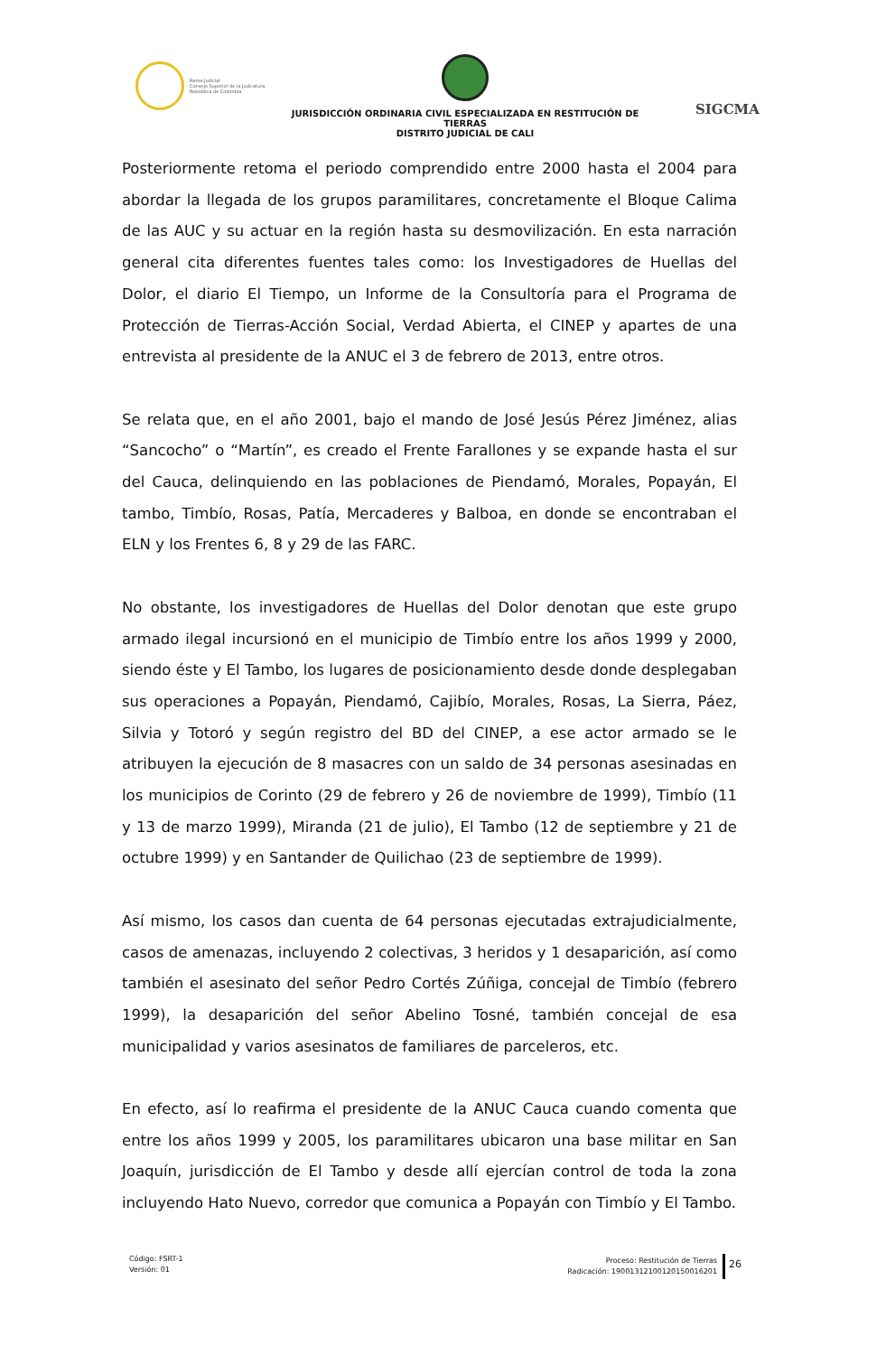Rama Judicial
Consejo Superior de la Judicatura
República de Colombia
JURISDICCIÓN ORDINARIA CIVIL ESPECIALIZADA EN RESTITUCIÓN DE TIERRAS
DISTRITO JUDICIAL DE CALI
SIGCMA
Posteriormente retoma el periodo comprendido entre 2000 hasta el 2004 para abordar la llegada de los grupos paramilitares, concretamente el Bloque Calima de las AUC y su actuar en la región hasta su desmovilización. En esta narración general cita diferentes fuentes tales como: los Investigadores de Huellas del Dolor, el diario El Tiempo, un Informe de la Consultoría para el Programa de Protección de Tierras-Acción Social, Verdad Abierta, el CINEP y apartes de una entrevista al presidente de la ANUC el 3 de febrero de 2013, entre otros.
Se relata que, en el año 2001, bajo el mando de José Jesús Pérez Jiménez, alias “Sancocho” o “Martín”, es creado el Frente Farallones y se expande hasta el sur del Cauca, delinquiendo en las poblaciones de Piendamó, Morales, Popayán, El tambo, Timbío, Rosas, Patía, Mercaderes y Balboa, en donde se encontraban el ELN y los Frentes 6, 8 y 29 de las FARC.
No obstante, los investigadores de Huellas del Dolor denotan que este grupo armado ilegal incursionó en el municipio de Timbío entre los años 1999 y 2000, siendo éste y El Tambo, los lugares de posicionamiento desde donde desplegaban sus operaciones a Popayán, Piendamó, Cajibío, Morales, Rosas, La Sierra, Páez, Silvia y Totoró y según registro del BD del CINEP, a ese actor armado se le atribuyen la ejecución de 8 masacres con un saldo de 34 personas asesinadas en los municipios de Corinto (29 de febrero y 26 de noviembre de 1999), Timbío (11 y 13 de marzo 1999), Miranda (21 de julio), El Tambo (12 de septiembre y 21 de octubre 1999) y en Santander de Quilichao (23 de septiembre de 1999).
Así mismo, los casos dan cuenta de 64 personas ejecutadas extrajudicialmente, casos de amenazas, incluyendo 2 colectivas, 3 heridos y 1 desaparición, así como también el asesinato del señor Pedro Cortés Zúñiga, concejal de Timbío (febrero 1999), la desaparición del señor Abelino Tosné, también concejal de esa municipalidad y varios asesinatos de familiares de parceleros, etc.
En efecto, así lo reafirma el presidente de la ANUC Cauca cuando comenta que entre los años 1999 y 2005, los paramilitares ubicaron una base militar en San Joaquín, jurisdicción de El Tambo y desde allí ejercían control de toda la zona incluyendo Hato Nuevo, corredor que comunica a Popayán con Timbío y El Tambo.
Código: FSRT-1
Versión: 01
Proceso: Restitución de Tierras
Radicación: 19001312100120150016201
26